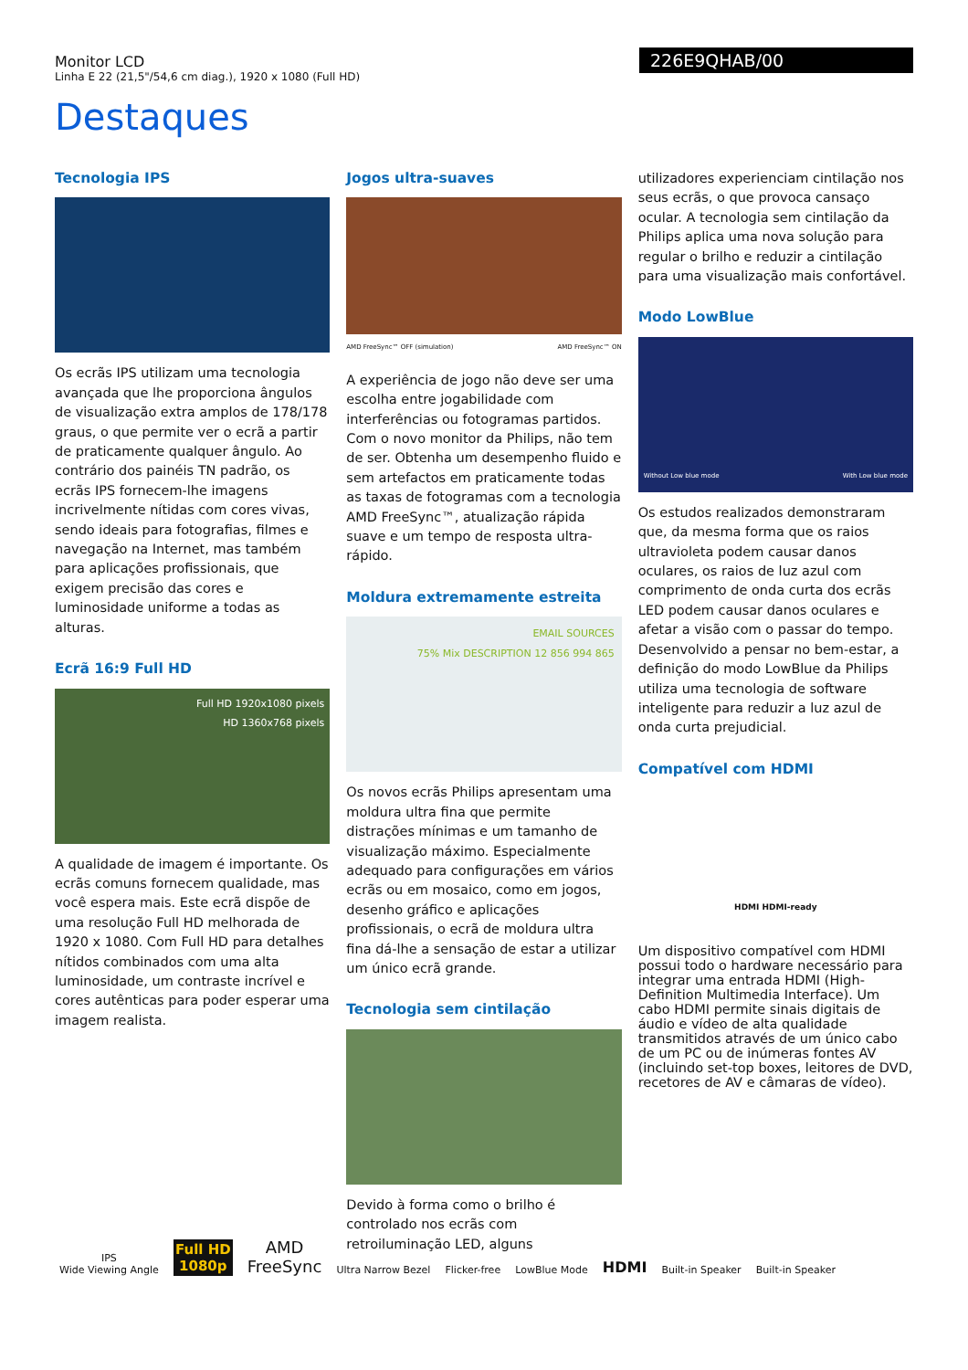Monitor LCD
Linha E 22 (21,5"/54,6 cm diag.), 1920 x 1080 (Full HD)
226E9QHAB/00
Destaques
Tecnologia IPS
Os ecrãs IPS utilizam uma tecnologia avançada que lhe proporciona ângulos de visualização extra amplos de 178/178 graus, o que permite ver o ecrã a partir de praticamente qualquer ângulo. Ao contrário dos painéis TN padrão, os ecrãs IPS fornecem-lhe imagens incrivelmente nítidas com cores vivas, sendo ideais para fotografias, filmes e navegação na Internet, mas também para aplicações profissionais, que exigem precisão das cores e luminosidade uniforme a todas as alturas.
Ecrã 16:9 Full HD
Full HD 1920x1080 pixels
HD 1360x768 pixels
A qualidade de imagem é importante. Os ecrãs comuns fornecem qualidade, mas você espera mais. Este ecrã dispõe de uma resolução Full HD melhorada de 1920 x 1080. Com Full HD para detalhes nítidos combinados com uma alta luminosidade, um contraste incrível e cores autênticas para poder esperar uma imagem realista.
Jogos ultra-suaves
AMD FreeSync™ OFF (simulation) AMD FreeSync™ ON
A experiência de jogo não deve ser uma escolha entre jogabilidade com interferências ou fotogramas partidos. Com o novo monitor da Philips, não tem de ser. Obtenha um desempenho fluido e sem artefactos em praticamente todas as taxas de fotogramas com a tecnologia AMD FreeSync™, atualização rápida suave e um tempo de resposta ultra-rápido.
Moldura extremamente estreita
EMAIL SOURCES
75% Mix DESCRIPTION 12 856 994 865
Os novos ecrãs Philips apresentam uma moldura ultra fina que permite distrações mínimas e um tamanho de visualização máximo. Especialmente adequado para configurações em vários ecrãs ou em mosaico, como em jogos, desenho gráfico e aplicações profissionais, o ecrã de moldura ultra fina dá-lhe a sensação de estar a utilizar um único ecrã grande.
Tecnologia sem cintilação
Devido à forma como o brilho é controlado nos ecrãs com retroiluminação LED, alguns
utilizadores experienciam cintilação nos seus ecrãs, o que provoca cansaço ocular. A tecnologia sem cintilação da Philips aplica uma nova solução para regular o brilho e reduzir a cintilação para uma visualização mais confortável.
Modo LowBlue
Without Low blue mode With Low blue mode
Os estudos realizados demonstraram que, da mesma forma que os raios ultravioleta podem causar danos oculares, os raios de luz azul com comprimento de onda curta dos ecrãs LED podem causar danos oculares e afetar a visão com o passar do tempo. Desenvolvido a pensar no bem-estar, a definição do modo LowBlue da Philips utiliza uma tecnologia de software inteligente para reduzir a luz azul de onda curta prejudicial.
Compatível com HDMI
HDMI HDMI-ready
Um dispositivo compatível com HDMI possui todo o hardware necessário para integrar uma entrada HDMI (High-Definition Multimedia Interface). Um cabo HDMI permite sinais digitais de áudio e vídeo de alta qualidade transmitidos através de um único cabo de um PC ou de inúmeras fontes AV (incluindo set-top boxes, leitores de DVD, recetores de AV e câmaras de vídeo).
IPS
Wide Viewing Angle
Full HD
1080p
AMD
FreeSync
Ultra Narrow Bezel
Flicker-free
LowBlue Mode
HDMI
Built-in Speaker
Built-in Speaker